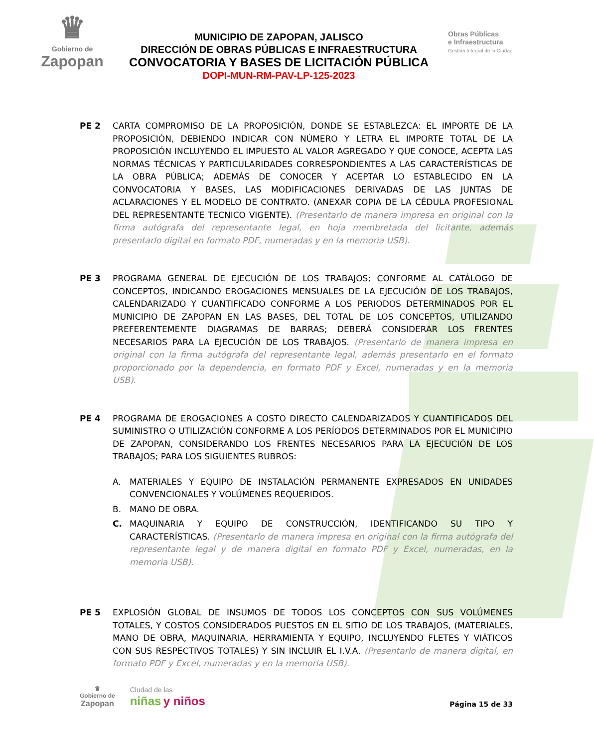♛
Gobierno de
Zapopan
MUNICIPIO DE ZAPOPAN, JALISCO
DIRECCIÓN DE OBRAS PÚBLICAS E INFRAESTRUCTURA
CONVOCATORIA Y BASES DE LICITACIÓN PÚBLICA
DOPI-MUN-RM-PAV-LP-125-2023
Obras Públicas
e Infraestructura
Gestión Integral de la Ciudad
PE 2 CARTA COMPROMISO DE LA PROPOSICIÓN, DONDE SE ESTABLEZCA: EL IMPORTE DE LA PROPOSICIÓN, DEBIENDO INDICAR CON NÚMERO Y LETRA EL IMPORTE TOTAL DE LA PROPOSICIÓN INCLUYENDO EL IMPUESTO AL VALOR AGREGADO Y QUE CONOCE, ACEPTA LAS NORMAS TÉCNICAS Y PARTICULARIDADES CORRESPONDIENTES A LAS CARACTERÍSTICAS DE LA OBRA PÚBLICA; ADEMÁS DE CONOCER Y ACEPTAR LO ESTABLECIDO EN LA CONVOCATORIA Y BASES, LAS MODIFICACIONES DERIVADAS DE LAS JUNTAS DE ACLARACIONES Y EL MODELO DE CONTRATO. (ANEXAR COPIA DE LA CÉDULA PROFESIONAL DEL REPRESENTANTE TECNICO VIGENTE). (Presentarlo de manera impresa en original con la firma autógrafa del representante legal, en hoja membretada del licitante, además presentarlo digital en formato PDF, numeradas y en la memoria USB).
PE 3 PROGRAMA GENERAL DE EJECUCIÓN DE LOS TRABAJOS; CONFORME AL CATÁLOGO DE CONCEPTOS, INDICANDO EROGACIONES MENSUALES DE LA EJECUCIÓN DE LOS TRABAJOS, CALENDARIZADO Y CUANTIFICADO CONFORME A LOS PERIODOS DETERMINADOS POR EL MUNICIPIO DE ZAPOPAN EN LAS BASES, DEL TOTAL DE LOS CONCEPTOS, UTILIZANDO PREFERENTEMENTE DIAGRAMAS DE BARRAS; DEBERÁ CONSIDERAR LOS FRENTES NECESARIOS PARA LA EJECUCIÓN DE LOS TRABAJOS. (Presentarlo de manera impresa en original con la firma autógrafa del representante legal, además presentarlo en el formato proporcionado por la dependencia, en formato PDF y Excel, numeradas y en la memoria USB).
PE 4 PROGRAMA DE EROGACIONES A COSTO DIRECTO CALENDARIZADOS Y CUANTIFICADOS DEL SUMINISTRO O UTILIZACIÓN CONFORME A LOS PERÍODOS DETERMINADOS POR EL MUNICIPIO DE ZAPOPAN, CONSIDERANDO LOS FRENTES NECESARIOS PARA LA EJECUCIÓN DE LOS TRABAJOS; PARA LOS SIGUIENTES RUBROS:
A. MATERIALES Y EQUIPO DE INSTALACIÓN PERMANENTE EXPRESADOS EN UNIDADES CONVENCIONALES Y VOLÚMENES REQUERIDOS.
B. MANO DE OBRA.
C. MAQUINARIA Y EQUIPO DE CONSTRUCCIÓN, IDENTIFICANDO SU TIPO Y CARACTERÍSTICAS. (Presentarlo de manera impresa en original con la firma autógrafa del representante legal y de manera digital en formato PDF y Excel, numeradas, en la memoria USB).
PE 5 EXPLOSIÓN GLOBAL DE INSUMOS DE TODOS LOS CONCEPTOS CON SUS VOLÚMENES TOTALES, Y COSTOS CONSIDERADOS PUESTOS EN EL SITIO DE LOS TRABAJOS, (MATERIALES, MANO DE OBRA, MAQUINARIA, HERRAMIENTA Y EQUIPO, INCLUYENDO FLETES Y VIÁTICOS CON SUS RESPECTIVOS TOTALES) Y SIN INCLUIR EL I.V.A. (Presentarlo de manera digital, en formato PDF y Excel, numeradas y en la memoria USB).
♛
Gobierno de
Zapopan
Ciudad de las
niñas y niños
Página 15 de 33